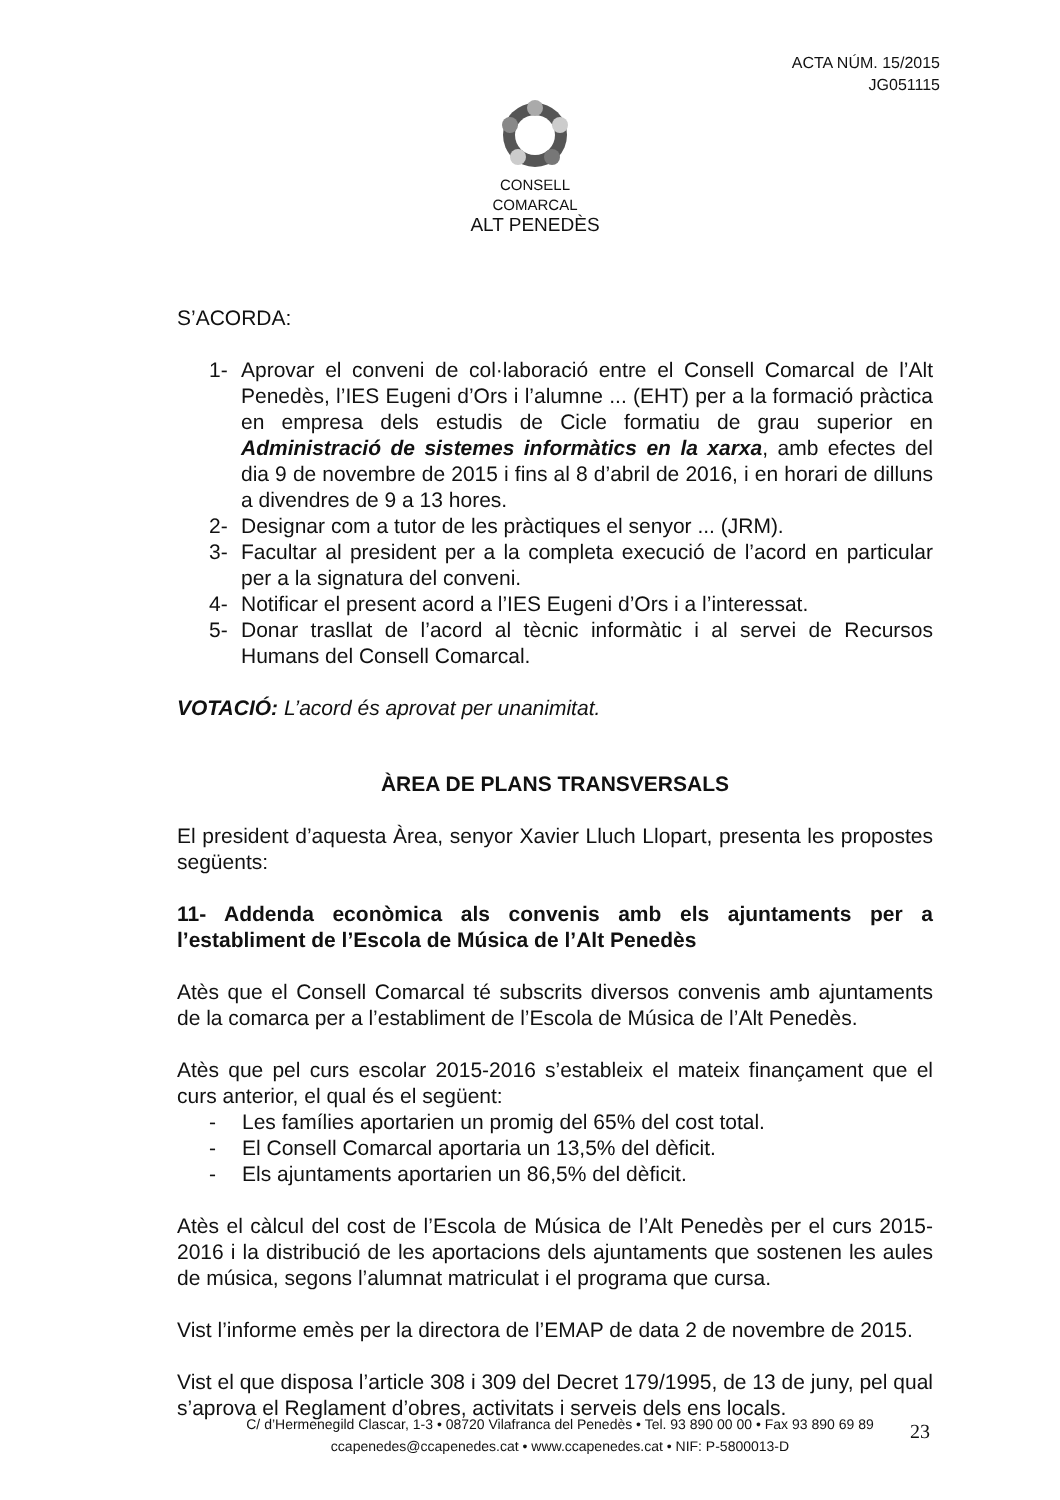ACTA NÚM. 15/2015
JG051115
CONSELL COMARCAL
ALT PENEDÈS
S’ACORDA:
1- Aprovar el conveni de col·laboració entre el Consell Comarcal de l’Alt Penedès, l’IES Eugeni d’Ors i l’alumne ... (EHT) per a la formació pràctica en empresa dels estudis de Cicle formatiu de grau superior en Administració de sistemes informàtics en la xarxa, amb efectes del dia 9 de novembre de 2015 i fins al 8 d’abril de 2016, i en horari de dilluns a divendres de 9 a 13 hores.
2- Designar com a tutor de les pràctiques el senyor ... (JRM).
3- Facultar al president per a la completa execució de l’acord en particular per a la signatura del conveni.
4- Notificar el present acord a l’IES Eugeni d’Ors i a l’interessat.
5- Donar trasllat de l’acord al tècnic informàtic i al servei de Recursos Humans del Consell Comarcal.
VOTACIÓ: L’acord és aprovat per unanimitat.
ÀREA DE PLANS TRANSVERSALS
El president d’aquesta Àrea, senyor Xavier Lluch Llopart, presenta les propostes següents:
11- Addenda econòmica als convenis amb els ajuntaments per a l’establiment de l’Escola de Música de l’Alt Penedès
Atès que el Consell Comarcal té subscrits diversos convenis amb ajuntaments de la comarca per a l’establiment de l’Escola de Música de l’Alt Penedès.
Atès que pel curs escolar 2015-2016 s’estableix el mateix finançament que el curs anterior, el qual és el següent:
- Les famílies aportarien un promig del 65% del cost total.
- El Consell Comarcal aportaria un 13,5% del dèficit.
- Els ajuntaments aportarien un 86,5% del dèficit.
Atès el càlcul del cost de l’Escola de Música de l’Alt Penedès per el curs 2015-2016 i la distribució de les aportacions dels ajuntaments que sostenen les aules de música, segons l’alumnat matriculat i el programa que cursa.
Vist l’informe emès per la directora de l’EMAP de data 2 de novembre de 2015.
Vist el que disposa l’article 308 i 309 del Decret 179/1995, de 13 de juny, pel qual s’aprova el Reglament d’obres, activitats i serveis dels ens locals.
C/ d’Hermenegild Clascar, 1-3 • 08720 Vilafranca del Penedès • Tel. 93 890 00 00 • Fax 93 890 69 89
ccapenedes@ccapenedes.cat • www.ccapenedes.cat • NIF: P-5800013-D
23